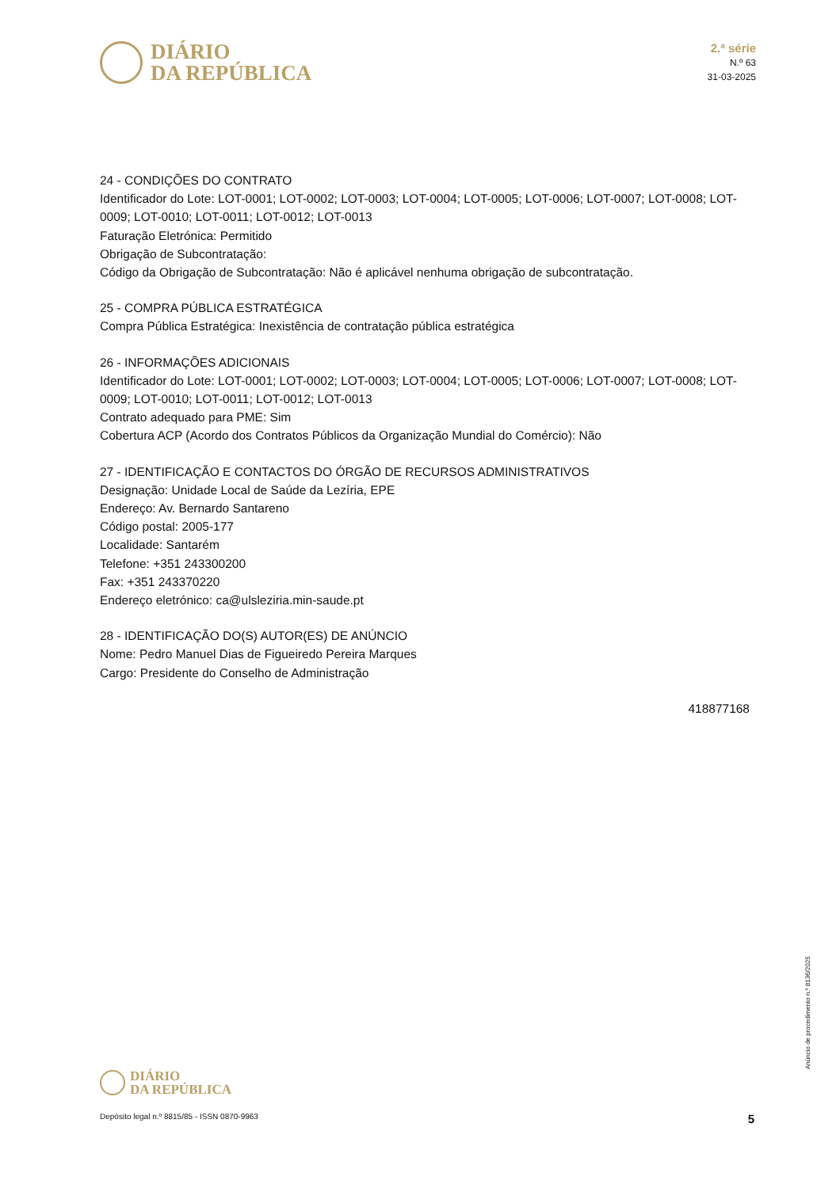DIÁRIO
DA REPÚBLICA
2.ª série
N.º 63
31-03-2025
24 - CONDIÇÕES DO CONTRATO
Identificador do Lote: LOT-0001; LOT-0002; LOT-0003; LOT-0004; LOT-0005; LOT-0006; LOT-0007; LOT-0008; LOT-0009; LOT-0010; LOT-0011; LOT-0012; LOT-0013
Faturação Eletrónica: Permitido
Obrigação de Subcontratação:
Código da Obrigação de Subcontratação: Não é aplicável nenhuma obrigação de subcontratação.
25 - COMPRA PÚBLICA ESTRATÉGICA
Compra Pública Estratégica: Inexistência de contratação pública estratégica
26 - INFORMAÇÕES ADICIONAIS
Identificador do Lote: LOT-0001; LOT-0002; LOT-0003; LOT-0004; LOT-0005; LOT-0006; LOT-0007; LOT-0008; LOT-0009; LOT-0010; LOT-0011; LOT-0012; LOT-0013
Contrato adequado para PME: Sim
Cobertura ACP (Acordo dos Contratos Públicos da Organização Mundial do Comércio): Não
27 - IDENTIFICAÇÃO E CONTACTOS DO ÓRGÃO DE RECURSOS ADMINISTRATIVOS
Designação: Unidade Local de Saúde da Lezíria, EPE
Endereço: Av. Bernardo Santareno
Código postal: 2005-177
Localidade: Santarém
Telefone: +351 243300200
Fax: +351 243370220
Endereço eletrónico: ca@ulsleziria.min-saude.pt
28 - IDENTIFICAÇÃO DO(S) AUTOR(ES) DE ANÚNCIO
Nome: Pedro Manuel Dias de Figueiredo Pereira Marques
Cargo: Presidente do Conselho de Administração
418877168
Anúncio de procedimento n.º 8136/2025
DIÁRIO
DA REPÚBLICA
Depósito legal n.º 8815/85 - ISSN 0870-9963 5